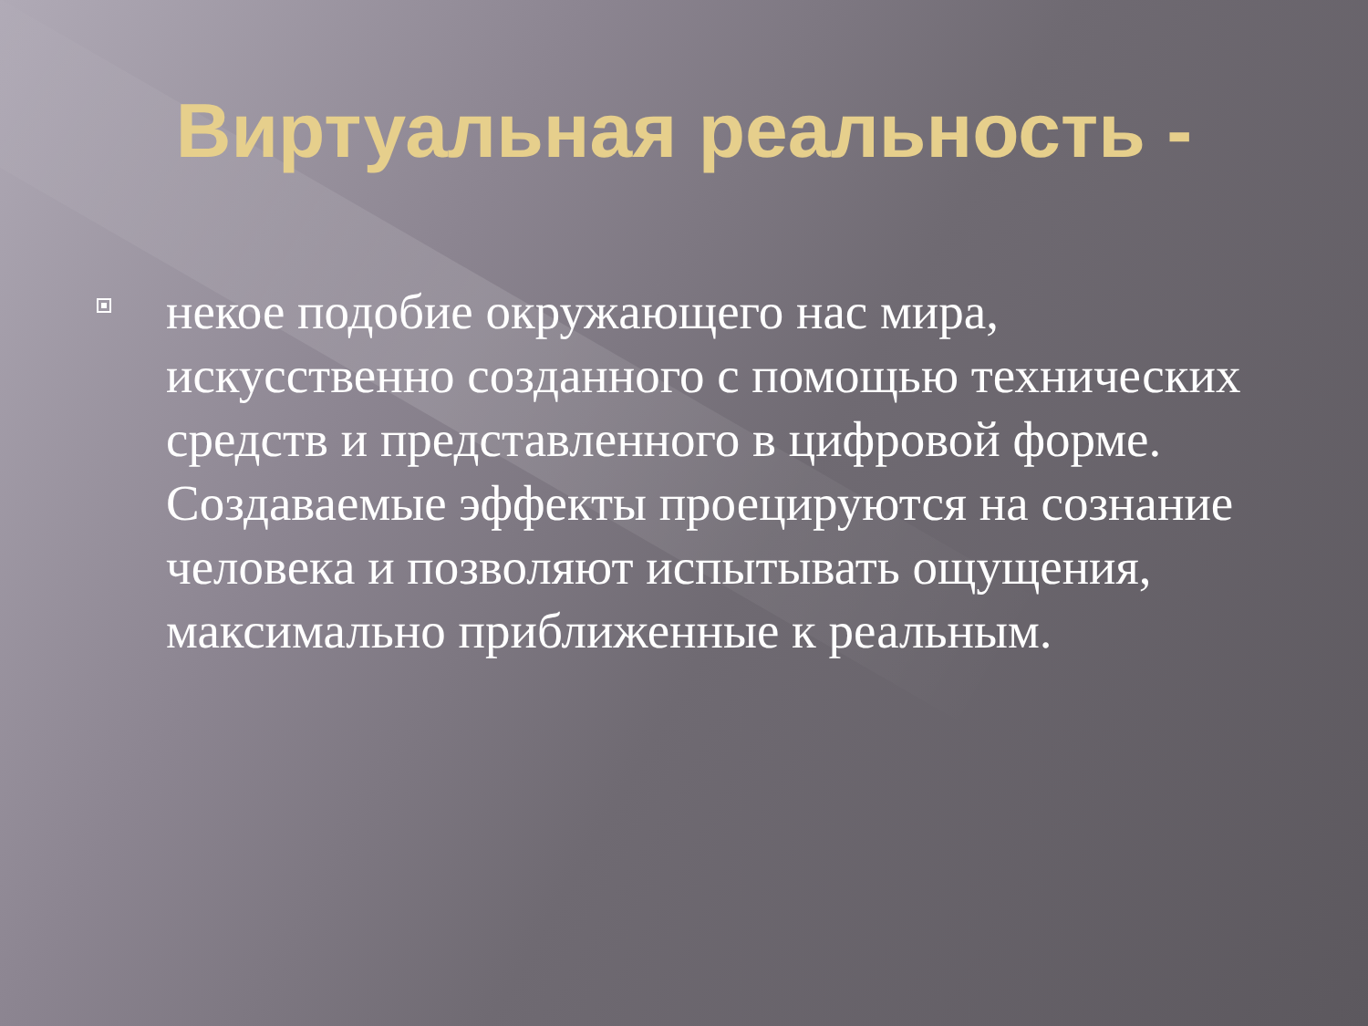Виртуальная реальность -
некое подобие окружающего нас мира, искусственно созданного с помощью технических средств и представленного в цифровой форме. Создаваемые эффекты проецируются на сознание человека и позволяют испытывать ощущения, максимально приближенные к реальным.